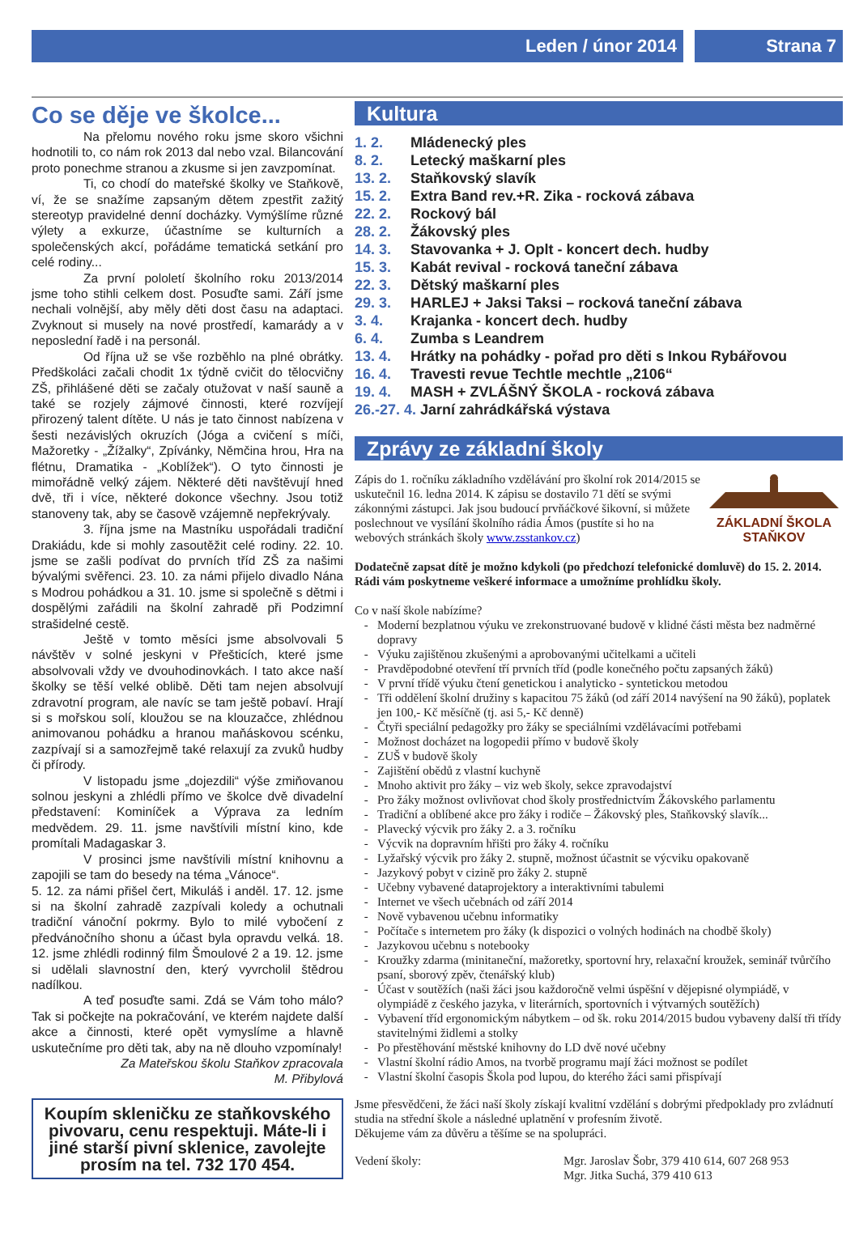Leden / únor 2014 Strana 7
Co se děje ve školce...
Na přelomu nového roku jsme skoro všichni hodnotili to, co nám rok 2013 dal nebo vzal. Bilancování proto ponechme stranou a zkusme si jen zavzpomínat.
Ti, co chodí do mateřské školky ve Staňkově, ví, že se snažíme zapsaným dětem zpestřit zažitý stereotyp pravidelné denní docházky. Vymýšlíme různé výlety a exkurze, účastníme se kulturních a společenských akcí, pořádáme tematická setkání pro celé rodiny...
Za první pololetí školního roku 2013/2014 jsme toho stihli celkem dost. Posuďte sami. Září jsme nechali volnější, aby měly děti dost času na adaptaci. Zvyknout si musely na nové prostředí, kamarády a v neposlední řadě i na personál.
Od října už se vše rozběhlo na plné obrátky. Předškoláci začali chodit 1x týdně cvičit do tělocvičny ZŠ, přihlášené děti se začaly otužovat v naší sauně a také se rozjely zájmové činnosti, které rozvíjejí přirozený talent dítěte. U nás je tato činnost nabízena v šesti nezávislých okruzích (Jóga a cvičení s míči, Mažoretky - „Žížalky“, Zpívánky, Němčina hrou, Hra na flétnu, Dramatika - „Koblížek“). O tyto činnosti je mimořádně velký zájem. Některé děti navštěvují hned dvě, tři i více, některé dokonce všechny. Jsou totiž stanoveny tak, aby se časově vzájemně nepřekrývaly.
3. října jsme na Mastníku uspořádali tradiční Drakiádu, kde si mohly zasoutěžit celé rodiny. 22. 10. jsme se zašli podívat do prvních tříd ZŠ za našimi bývalými svěřenci. 23. 10. za námi přijelo divadlo Nána s Modrou pohádkou a 31. 10. jsme si společně s dětmi i dospělými zařádili na školní zahradě při Podzimní strašidelné cestě.
Ještě v tomto měsíci jsme absolvovali 5 návštěv v solné jeskyni v Přešticích, které jsme absolvovali vždy ve dvouhodinovkách. I tato akce naší školky se těší velké oblibě. Děti tam nejen absolvují zdravotní program, ale navíc se tam ještě pobaví. Hrají si s mořskou solí, kloužou se na klouzačce, zhlédnou animovanou pohádku a hranou maňáskovou scénku, zazpívají si a samozřejmě také relaxují za zvuků hudby či přírody.
V listopadu jsme „dojezdili“ výše zmiňovanou solnou jeskyni a zhlédli přímo ve školce dvě divadelní představení: Kominíček a Výprava za ledním medvědem. 29. 11. jsme navštívili místní kino, kde promítali Madagaskar 3.
V prosinci jsme navštívili místní knihovnu a zapojili se tam do besedy na téma „Vánoce“.
5. 12. za námi přišel čert, Mikuláš i anděl. 17. 12. jsme si na školní zahradě zazpívali koledy a ochutnali tradiční vánoční pokrmy. Bylo to milé vybočení z předvánočního shonu a účast byla opravdu velká. 18. 12. jsme zhlédli rodinný film Šmoulové 2 a 19. 12. jsme si udělali slavnostní den, který vyvrcholil štědrou nadílkou.
A teď posuďte sami. Zdá se Vám toho málo? Tak si počkejte na pokračování, ve kterém najdete další akce a činnosti, které opět vymyslíme a hlavně uskutečníme pro děti tak, aby na ně dlouho vzpomínaly!
Za Mateřskou školu Staňkov zpracovala
M. Přibylová
Koupím skleničku ze staňkovského pivovaru, cenu respektuji. Máte-li i jiné starší pivní sklenice, zavolejte prosím na tel. 732 170 454.
Kultura
1. 2. Mládenecký ples
8. 2. Letecký maškarní ples
13. 2. Staňkovský slavík
15. 2. Extra Band rev.+R. Zika - rocková zábava
22. 2. Rockový bál
28. 2. Žákovský ples
14. 3. Stavovanka + J. Oplt - koncert dech. hudby
15. 3. Kabát revival - rocková taneční zábava
22. 3. Dětský maškarní ples
29. 3. HARLEJ + Jaksi Taksi – rocková taneční zábava
3. 4. Krajanka - koncert dech. hudby
6. 4. Zumba s Leandrem
13. 4. Hrátky na pohádky - pořad pro děti s Inkou Rybářovou
16. 4. Travesti revue Techtle mechtle „2106“
19. 4. MASH + ZVLÁŠNÝ ŠKOLA - rocková zábava
26.-27. 4. Jarní zahrádkářská výstava
Zprávy ze základní školy
Zápis do 1. ročníku základního vzdělávání pro školní rok 2014/2015 se uskutečnil 16. ledna 2014. K zápisu se dostavilo 71 dětí se svými zákonnými zástupci. Jak jsou budoucí prvňáčkové šikovní, si můžete poslechnout ve vysílání školního rádia Ámos (pustíte si ho na webových stránkách školy www.zsstankov.cz)
ZÁKLADNÍ ŠKOLA
STAŇKOV
Dodatečně zapsat dítě je možno kdykoli (po předchozí telefonické domluvě) do 15. 2. 2014. Rádi vám poskytneme veškeré informace a umožníme prohlídku školy.
Co v naší škole nabízíme?
Moderní bezplatnou výuku ve zrekonstruované budově v klidné části města bez nadměrné dopravy
Výuku zajištěnou zkušenými a aprobovanými učitelkami a učiteli
Pravděpodobné otevření tří prvních tříd (podle konečného počtu zapsaných žáků)
V první třídě výuku čtení genetickou i analyticko - syntetickou metodou
Tři oddělení školní družiny s kapacitou 75 žáků (od září 2014 navýšení na 90 žáků), poplatek jen 100,- Kč měsíčně (tj. asi 5,- Kč denně)
Čtyři speciální pedagožky pro žáky se speciálními vzdělávacími potřebami
Možnost docházet na logopedii přímo v budově školy
ZUŠ v budově školy
Zajištění obědů z vlastní kuchyně
Mnoho aktivit pro žáky – viz web školy, sekce zpravodajství
Pro žáky možnost ovlivňovat chod školy prostřednictvím Žákovského parlamentu
Tradiční a oblíbené akce pro žáky i rodiče – Žákovský ples, Staňkovský slavík...
Plavecký výcvik pro žáky 2. a 3. ročníku
Výcvik na dopravním hřišti pro žáky 4. ročníku
Lyžařský výcvik pro žáky 2. stupně, možnost účastnit se výcviku opakovaně
Jazykový pobyt v cizině pro žáky 2. stupně
Učebny vybavené dataprojektory a interaktivními tabulemi
Internet ve všech učebnách od září 2014
Nově vybavenou učebnu informatiky
Počítače s internetem pro žáky (k dispozici o volných hodinách na chodbě školy)
Jazykovou učebnu s notebooky
Kroužky zdarma (minitaneční, mažoretky, sportovní hry, relaxační kroužek, seminář tvůrčího psaní, sborový zpěv, čtenářský klub)
Účast v soutěžích (naši žáci jsou každoročně velmi úspěšní v dějepisné olympiádě, v olympiádě z českého jazyka, v literárních, sportovních i výtvarných soutěžích)
Vybavení tříd ergonomickým nábytkem – od šk. roku 2014/2015 budou vybaveny další tři třídy stavitelnými židlemi a stolky
Po přestěhování městské knihovny do LD dvě nové učebny
Vlastní školní rádio Amos, na tvorbě programu mají žáci možnost se podílet
Vlastní školní časopis Škola pod lupou, do kterého žáci sami přispívají
Jsme přesvědčeni, že žáci naší školy získají kvalitní vzdělání s dobrými předpoklady pro zvládnutí studia na střední škole a následné uplatnění v profesním životě.
Děkujeme vám za důvěru a těšíme se na spolupráci.
Vedení školy: Mgr. Jaroslav Šobr, 379 410 614, 607 268 953
Mgr. Jitka Suchá, 379 410 613